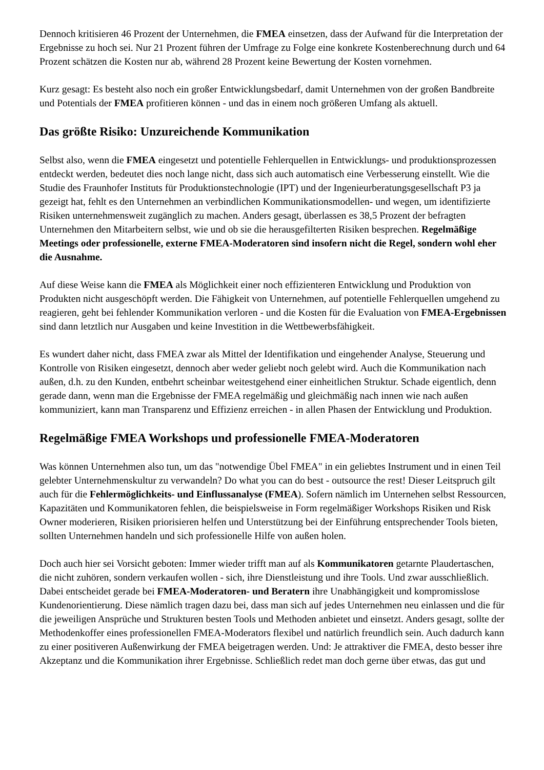Dennoch kritisieren 46 Prozent der Unternehmen, die FMEA einsetzen, dass der Aufwand für die Interpretation der Ergebnisse zu hoch sei. Nur 21 Prozent führen der Umfrage zu Folge eine konkrete Kostenberechnung durch und 64 Prozent schätzen die Kosten nur ab, während 28 Prozent keine Bewertung der Kosten vornehmen.
Kurz gesagt: Es besteht also noch ein großer Entwicklungsbedarf, damit Unternehmen von der großen Bandbreite und Potentials der FMEA profitieren können - und das in einem noch größeren Umfang als aktuell.
Das größte Risiko: Unzureichende Kommunikation
Selbst also, wenn die FMEA eingesetzt und potentielle Fehlerquellen in Entwicklungs- und produktionsprozessen entdeckt werden, bedeutet dies noch lange nicht, dass sich auch automatisch eine Verbesserung einstellt. Wie die Studie des Fraunhofer Instituts für Produktionstechnologie (IPT) und der Ingenieurberatungsgesellschaft P3 ja gezeigt hat, fehlt es den Unternehmen an verbindlichen Kommunikationsmodellen- und wegen, um identifizierte Risiken unternehmensweit zugänglich zu machen. Anders gesagt, überlassen es 38,5 Prozent der befragten Unternehmen den Mitarbeitern selbst, wie und ob sie die herausgefilterten Risiken besprechen. Regelmäßige Meetings oder professionelle, externe FMEA-Moderatoren sind insofern nicht die Regel, sondern wohl eher die Ausnahme.
Auf diese Weise kann die FMEA als Möglichkeit einer noch effizienteren Entwicklung und Produktion von Produkten nicht ausgeschöpft werden. Die Fähigkeit von Unternehmen, auf potentielle Fehlerquellen umgehend zu reagieren, geht bei fehlender Kommunikation verloren - und die Kosten für die Evaluation von FMEA-Ergebnissen sind dann letztlich nur Ausgaben und keine Investition in die Wettbewerbsfähigkeit.
Es wundert daher nicht, dass FMEA zwar als Mittel der Identifikation und eingehender Analyse, Steuerung und Kontrolle von Risiken eingesetzt, dennoch aber weder geliebt noch gelebt wird. Auch die Kommunikation nach außen, d.h. zu den Kunden, entbehrt scheinbar weitestgehend einer einheitlichen Struktur. Schade eigentlich, denn gerade dann, wenn man die Ergebnisse der FMEA regelmäßig und gleichmäßig nach innen wie nach außen kommuniziert, kann man Transparenz und Effizienz erreichen - in allen Phasen der Entwicklung und Produktion.
Regelmäßige FMEA Workshops und professionelle FMEA-Moderatoren
Was können Unternehmen also tun, um das "notwendige Übel FMEA" in ein geliebtes Instrument und in einen Teil gelebter Unternehmenskultur zu verwandeln? Do what you can do best - outsource the rest! Dieser Leitspruch gilt auch für die Fehlermöglichkeits- und Einflussanalyse (FMEA). Sofern nämlich im Unternehen selbst Ressourcen, Kapazitäten und Kommunikatoren fehlen, die beispielsweise in Form regelmäßiger Workshops Risiken und Risk Owner moderieren, Risiken priorisieren helfen und Unterstützung bei der Einführung entsprechender Tools bieten, sollten Unternehmen handeln und sich professionelle Hilfe von außen holen.
Doch auch hier sei Vorsicht geboten: Immer wieder trifft man auf als Kommunikatoren getarnte Plaudertaschen, die nicht zuhören, sondern verkaufen wollen - sich, ihre Dienstleistung und ihre Tools. Und zwar ausschließlich. Dabei entscheidet gerade bei FMEA-Moderatoren- und Beratern ihre Unabhängigkeit und kompromisslose Kundenorientierung. Diese nämlich tragen dazu bei, dass man sich auf jedes Unternehmen neu einlassen und die für die jeweiligen Ansprüche und Strukturen besten Tools und Methoden anbietet und einsetzt. Anders gesagt, sollte der Methodenkoffer eines professionellen FMEA-Moderators flexibel und natürlich freundlich sein. Auch dadurch kann zu einer positiveren Außenwirkung der FMEA beigetragen werden. Und: Je attraktiver die FMEA, desto besser ihre Akzeptanz und die Kommunikation ihrer Ergebnisse. Schließlich redet man doch gerne über etwas, das gut und